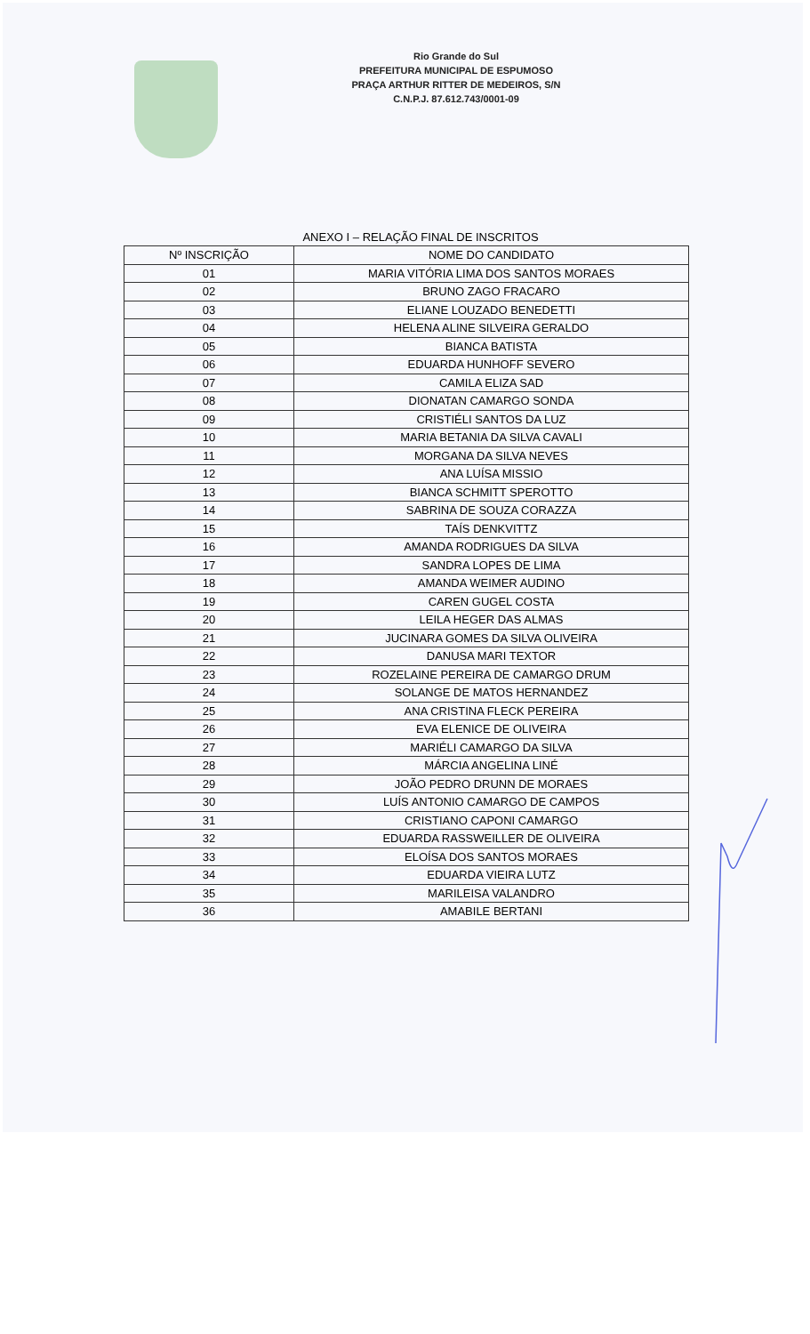Rio Grande do Sul
PREFEITURA MUNICIPAL DE ESPUMOSO
PRAÇA ARTHUR RITTER DE MEDEIROS, S/N
C.N.P.J. 87.612.743/0001-09
ANEXO I – RELAÇÃO FINAL DE INSCRITOS
| Nº INSCRIÇÃO | NOME DO CANDIDATO |
| --- | --- |
| 01 | MARIA VITÓRIA LIMA DOS SANTOS MORAES |
| 02 | BRUNO ZAGO FRACARO |
| 03 | ELIANE LOUZADO BENEDETTI |
| 04 | HELENA ALINE SILVEIRA GERALDO |
| 05 | BIANCA BATISTA |
| 06 | EDUARDA HUNHOFF SEVERO |
| 07 | CAMILA ELIZA SAD |
| 08 | DIONATAN CAMARGO SONDA |
| 09 | CRISTIÉLI SANTOS DA LUZ |
| 10 | MARIA BETANIA DA SILVA CAVALI |
| 11 | MORGANA DA SILVA NEVES |
| 12 | ANA LUÍSA MISSIO |
| 13 | BIANCA SCHMITT SPEROTTO |
| 14 | SABRINA DE SOUZA CORAZZA |
| 15 | TAÍS DENKVITTZ |
| 16 | AMANDA RODRIGUES DA SILVA |
| 17 | SANDRA LOPES DE LIMA |
| 18 | AMANDA WEIMER AUDINO |
| 19 | CAREN GUGEL COSTA |
| 20 | LEILA HEGER DAS ALMAS |
| 21 | JUCINARA GOMES DA SILVA OLIVEIRA |
| 22 | DANUSA MARI TEXTOR |
| 23 | ROZELAINE PEREIRA DE CAMARGO DRUM |
| 24 | SOLANGE DE MATOS HERNANDEZ |
| 25 | ANA CRISTINA FLECK PEREIRA |
| 26 | EVA ELENICE DE OLIVEIRA |
| 27 | MARIÉLI CAMARGO DA SILVA |
| 28 | MÁRCIA ANGELINA LINÉ |
| 29 | JOÃO PEDRO DRUNN DE MORAES |
| 30 | LUÍS ANTONIO CAMARGO DE CAMPOS |
| 31 | CRISTIANO CAPONI CAMARGO |
| 32 | EDUARDA RASSWEILLER DE OLIVEIRA |
| 33 | ELOÍSA DOS SANTOS MORAES |
| 34 | EDUARDA VIEIRA LUTZ |
| 35 | MARILEISA VALANDRO |
| 36 | AMABILE BERTANI |